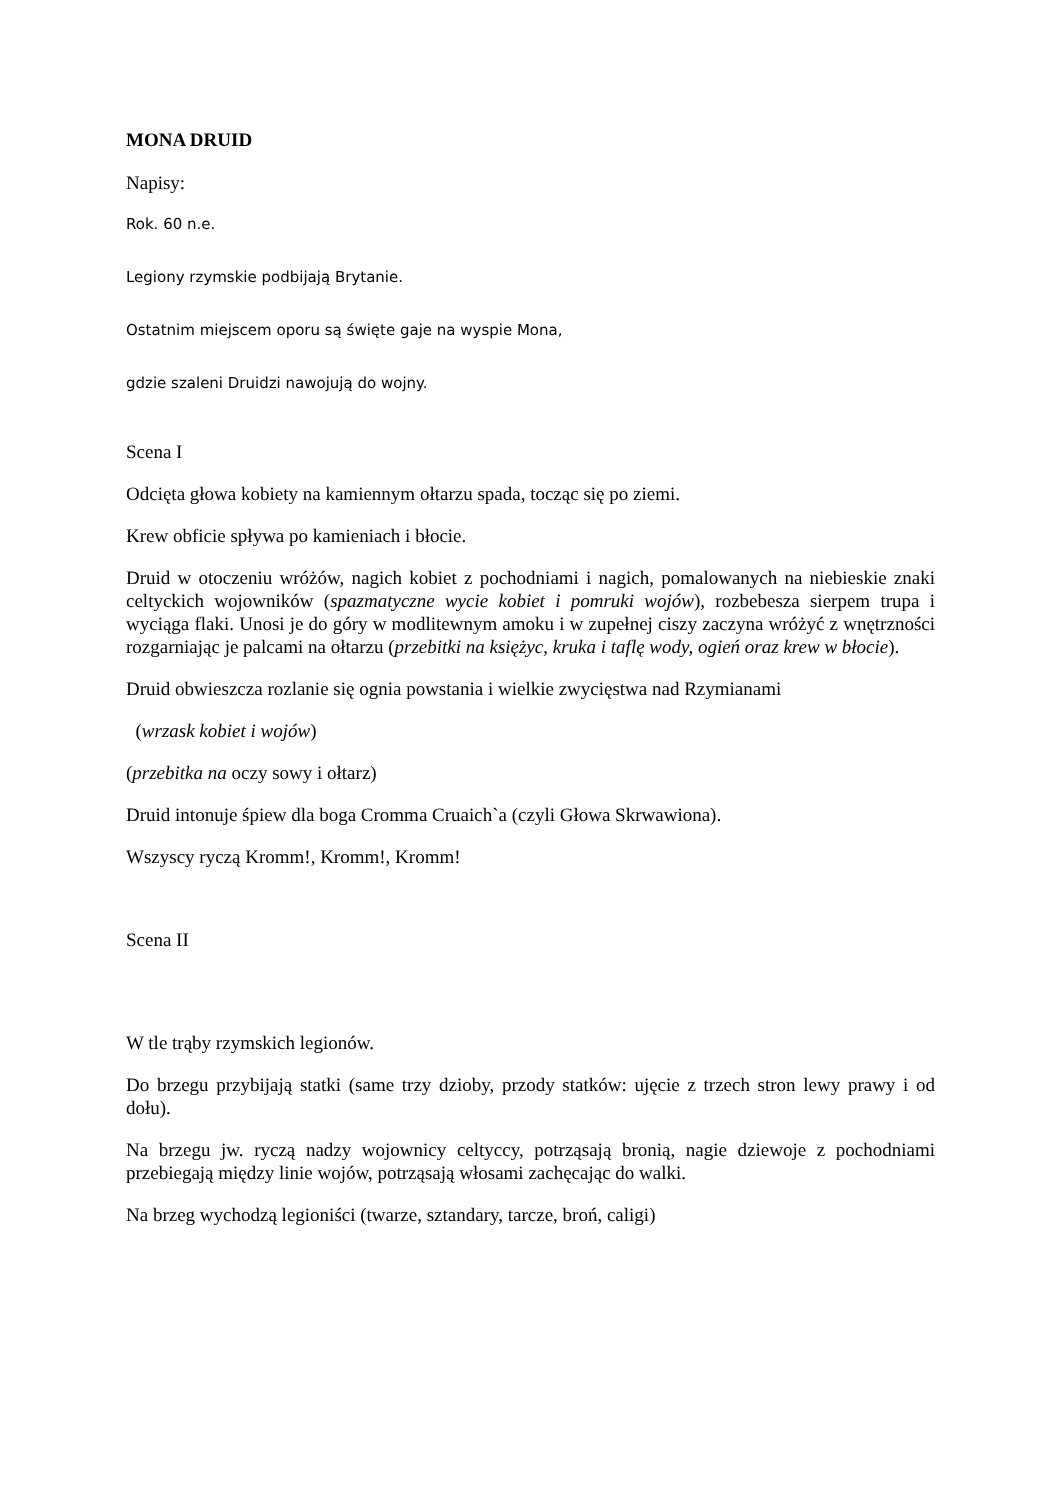MONA DRUID
Napisy:
Rok. 60 n.e.
Legiony rzymskie podbijają Brytanie.
Ostatnim miejscem oporu są święte gaje na wyspie Mona,
gdzie szaleni Druidzi nawojują do wojny.
Scena I
Odcięta głowa kobiety na kamiennym ołtarzu spada, tocząc się po ziemi.
Krew obficie spływa po kamieniach i błocie.
Druid w otoczeniu wróżów, nagich kobiet z pochodniami i nagich, pomalowanych na niebieskie znaki celtyckich wojowników (spazmatyczne wycie kobiet i pomruki wojów), rozbebesza sierpem trupa i wyciąga flaki. Unosi je do góry w modlitewnym amoku i w zupełnej ciszy zaczyna wróżyć z wnętrzności rozgarniając je palcami na ołtarzu (przebitki na księżyc, kruka i taflę wody, ogień oraz krew w błocie).
Druid obwieszcza rozlanie się ognia powstania i wielkie zwycięstwa nad Rzymianami
(wrzask kobiet i wojów)
(przebitka na oczy sowy i ołtarz)
Druid intonuje śpiew dla boga Cromma Cruaich`a (czyli Głowa Skrwawiona).
Wszyscy ryczą Kromm!, Kromm!, Kromm!
Scena II
W tle trąby rzymskich legionów.
Do brzegu przybijają statki (same trzy dzioby, przody statków: ujęcie z trzech stron lewy prawy i od dołu).
Na brzegu jw. ryczą nadzy wojownicy celtyccy, potrząsają bronią, nagie dziewoje z pochodniami przebiegają między linie wojów, potrząsają włosami zachęcając do walki.
Na brzeg wychodzą legioniści (twarze, sztandary, tarcze, broń, caligi)